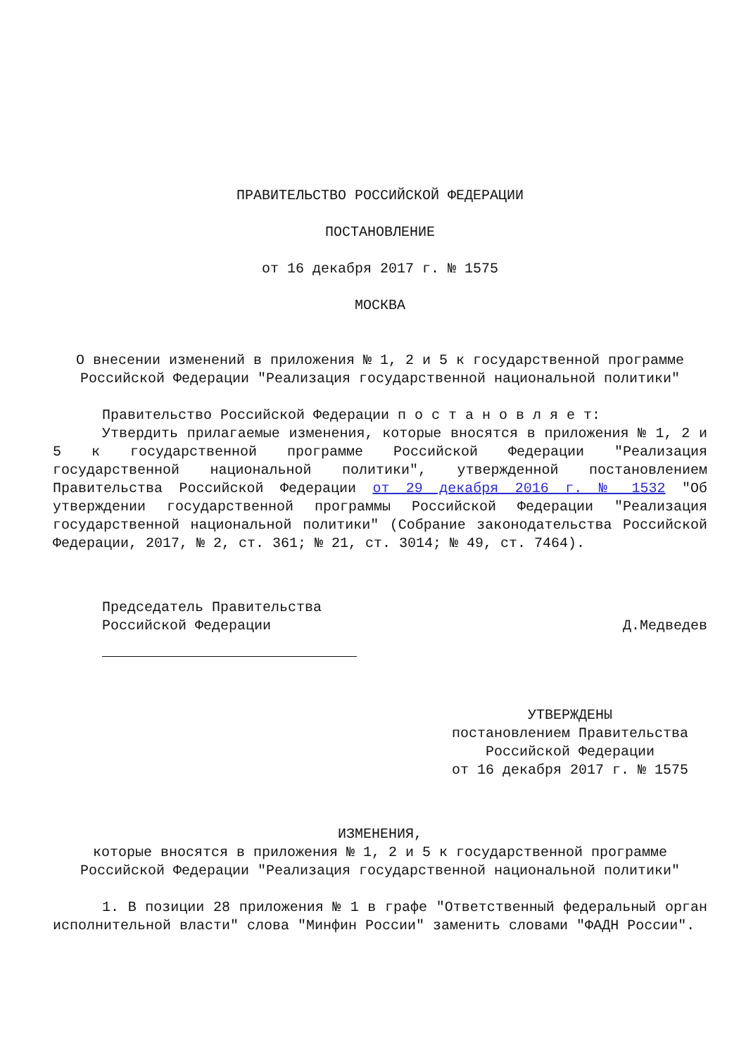ПРАВИТЕЛЬСТВО РОССИЙСКОЙ ФЕДЕРАЦИИ
ПОСТАНОВЛЕНИЕ
от 16 декабря 2017 г. № 1575
МОСКВА
О внесении изменений в приложения № 1, 2 и 5 к государственной программе Российской Федерации "Реализация государственной национальной политики"
Правительство Российской Федерации п о с т а н о в л я е т:
Утвердить прилагаемые изменения, которые вносятся в приложения № 1, 2 и 5 к государственной программе Российской Федерации "Реализация государственной национальной политики", утвержденной постановлением Правительства Российской Федерации от 29 декабря 2016 г. № 1532 "Об утверждении государственной программы Российской Федерации "Реализация государственной национальной политики" (Собрание законодательства Российской Федерации, 2017, № 2, ст. 361; № 21, ст. 3014; № 49, ст. 7464).
Председатель Правительства
Российской Федерации
Д.Медведев
УТВЕРЖДЕНЫ
постановлением Правительства
Российской Федерации
от 16 декабря 2017 г. № 1575
ИЗМЕНЕНИЯ,
которые вносятся в приложения № 1, 2 и 5 к государственной программе Российской Федерации "Реализация государственной национальной политики"
1. В позиции 28 приложения № 1 в графе "Ответственный федеральный орган исполнительной власти" слова "Минфин России" заменить словами "ФАДН России".